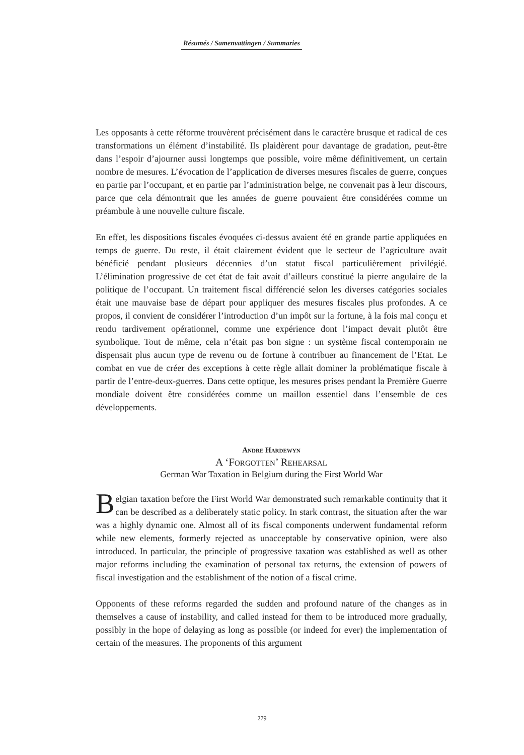Résumés / Samenvattingen / Summaries
Les opposants à cette réforme trouvèrent précisément dans le caractère brusque et radical de ces transformations un élément d’instabilité. Ils plaidèrent pour davantage de gradation, peut-être dans l’espoir d’ajourner aussi longtemps que possible, voire même définitivement, un certain nombre de mesures. L’évocation de l’application de diverses mesures fiscales de guerre, conçues en partie par l’occupant, et en partie par l’administration belge, ne convenait pas à leur discours, parce que cela démontrait que les années de guerre pouvaient être considérées comme un préambule à une nouvelle culture fiscale.
En effet, les dispositions fiscales évoquées ci-dessus avaient été en grande partie appliquées en temps de guerre. Du reste, il était clairement évident que le secteur de l’agriculture avait bénéficié pendant plusieurs décennies d’un statut fiscal particulièrement privilégié. L’élimination progressive de cet état de fait avait d’ailleurs constitué la pierre angulaire de la politique de l’occupant. Un traitement fiscal différencié selon les diverses catégories sociales était une mauvaise base de départ pour appliquer des mesures fiscales plus profondes. A ce propos, il convient de considérer l’introduction d’un impôt sur la fortune, à la fois mal conçu et rendu tardivement opérationnel, comme une expérience dont l’impact devait plutôt être symbolique. Tout de même, cela n’était pas bon signe : un système fiscal contemporain ne dispensait plus aucun type de revenu ou de fortune à contribuer au financement de l’Etat. Le combat en vue de créer des exceptions à cette règle allait dominer la problématique fiscale à partir de l’entre-deux-guerres. Dans cette optique, les mesures prises pendant la Première Guerre mondiale doivent être considérées comme un maillon essentiel dans l’ensemble de ces développements.
Andre Hardewyn
A ‘Forgotten’ Rehearsal
German War Taxation in Belgium during the First World War
Belgian taxation before the First World War demonstrated such remarkable continuity that it can be described as a deliberately static policy. In stark contrast, the situation after the war was a highly dynamic one. Almost all of its fiscal components underwent fundamental reform while new elements, formerly rejected as unacceptable by conservative opinion, were also introduced. In particular, the principle of progressive taxation was established as well as other major reforms including the examination of personal tax returns, the extension of powers of fiscal investigation and the establishment of the notion of a fiscal crime.
Opponents of these reforms regarded the sudden and profound nature of the changes as in themselves a cause of instability, and called instead for them to be introduced more gradually, possibly in the hope of delaying as long as possible (or indeed for ever) the implementation of certain of the measures. The proponents of this argument
279